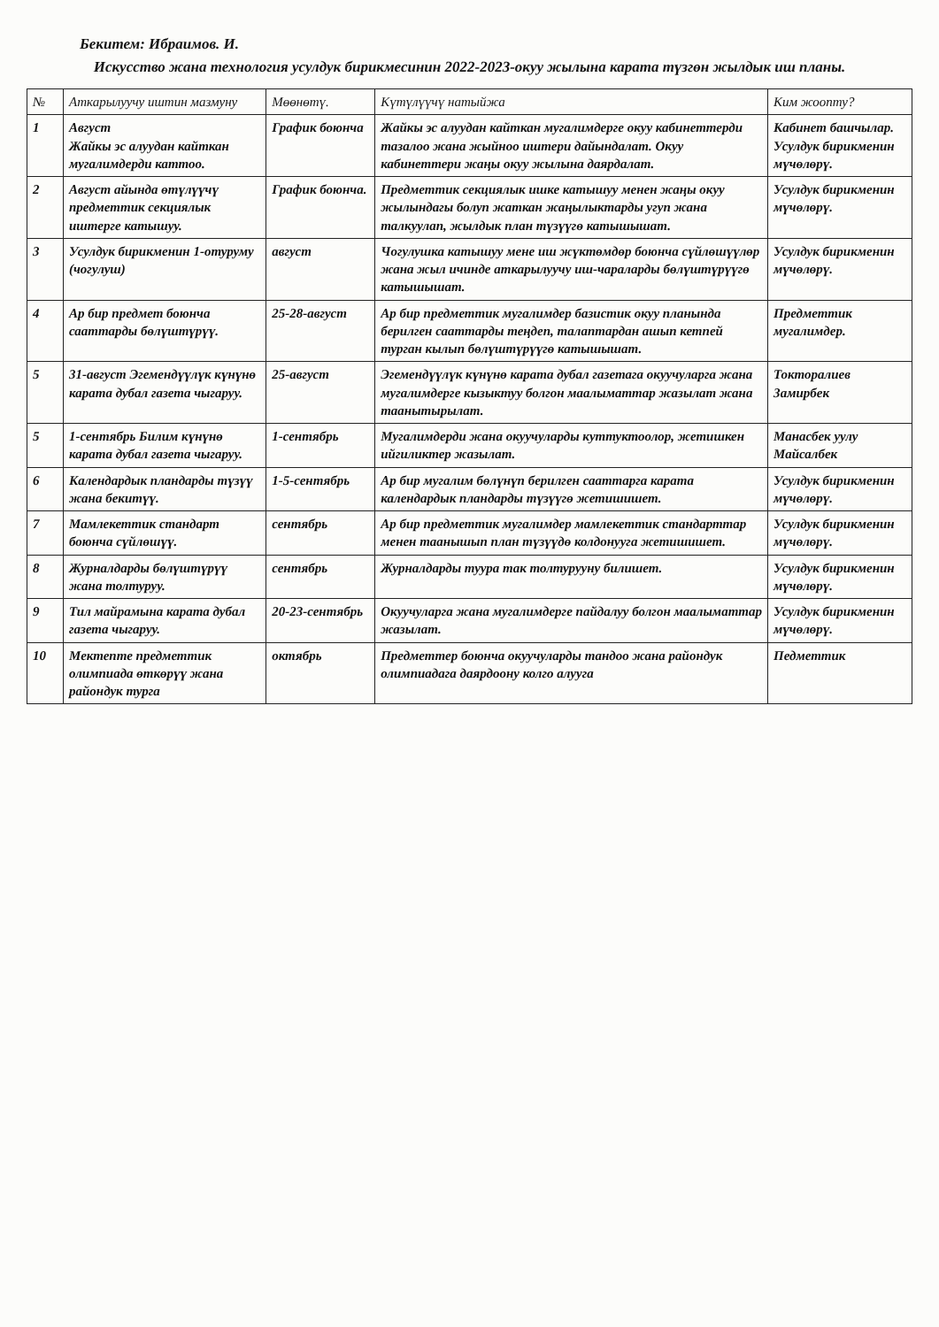Бекитем: Ибраимов. И.
Искусство жана технология усулдук бирикмесинин 2022-2023-окуу жылына карата түзгөн жылдык иш планы.
| № | Аткарылуучу иштин мазмуну | Мөөнөтү. | Күтүлүүчү натыйжа | Ким жоопту? |
| --- | --- | --- | --- | --- |
| 1 | Август Жайкы эс алуудан кайткан мугалимдерди каттоо. | График боюнча | Жайкы эс алуудан кайткан мугалимдерге окуу кабинеттерди тазалоо жана жыйноо иштери дайындалат. Окуу кабинеттери жаңы окуу жылына даярдалат. | Кабинет башчылар. Усулдук бирикменин мүчөлөрү. |
| 2 | Август айында өтүлүүчү предметтик секциялык иштерге катышуу. | График боюнча. | Предметтик секциялык ишке катышуу менен жаңы окуу жылындагы болуп жаткан жаңылыктарды угуп жана талкуулап, жылдык план түзүүгө катышышат. | Усулдук бирикменин мүчөлөрү. |
| 3 | Усулдук бирикменин 1-отуруму (чогулуш) | август | Чогулушка катышуу мене иш жүктөмдөр боюнча сүйлөшүүлөр жана жыл ичинде аткарылуучу иш-чараларды бөлүштүрүүгө катышышат. | Усулдук бирикменин мүчөлөрү. |
| 4 | Ар бир предмет боюнча сааттарды бөлүштүрүү. | 25-28-август | Ар бир предметтик мугалимдер базистик окуу планында берилген сааттарды теңдеп, талаптардан ашып кетпей турган кылып бөлүштүрүүгө катышышат. | Предметтик мугалимдер. |
| 5 | 31-август Эгемендүүлүк күнүнө карата дубал газета чыгаруу. | 25-август | Эгемендүүлүк күнүнө карата дубал газетага окуучуларга жана мугалимдерге кызыктуу болгон маалыматтар жазылат жана таанытырылат. | Токторалиев Замирбек |
| 5 | 1-сентябрь Билим күнүнө карата дубал газета чыгаруу. | 1-сентябрь | Мугалимдерди жана окуучуларды куттуктоолор, жетишкен ийгиликтер жазылат. | Манасбек уулу Майсалбек |
| 6 | Календардык пландарды түзүү жана бекитүү. | 1-5-сентябрь | Ар бир мугалим бөлүнүп берилген сааттарга карата календардык пландарды түзүүгө жетишишет. | Усулдук бирикменин мүчөлөрү. |
| 7 | Мамлекеттик стандарт боюнча сүйлөшүү. | сентябрь | Ар бир предметтик мугалимдер мамлекеттик стандарттар менен таанышып план түзүүдө колдонууга жетишишет. | Усулдук бирикменин мүчөлөрү. |
| 8 | Журналдарды бөлүштүрүү жана толтуруу. | сентябрь | Журналдарды туура так толтурууну билишет. | Усулдук бирикменин мүчөлөрү. |
| 9 | Тил майрамына карата дубал газета чыгаруу. | 20-23-сентябрь | Окуучуларга жана мугалимдерге пайдалуу болгон маалыматтар жазылат. | Усулдук бирикменин мүчөлөрү. |
| 10 | Мектепте предметтик олимпиада өткөрүү жана райондук турга | октябрь | Предметтер боюнча окуучуларды тандоо жана райондук олимпиадага даярдоону колго алууга | Педметтик |